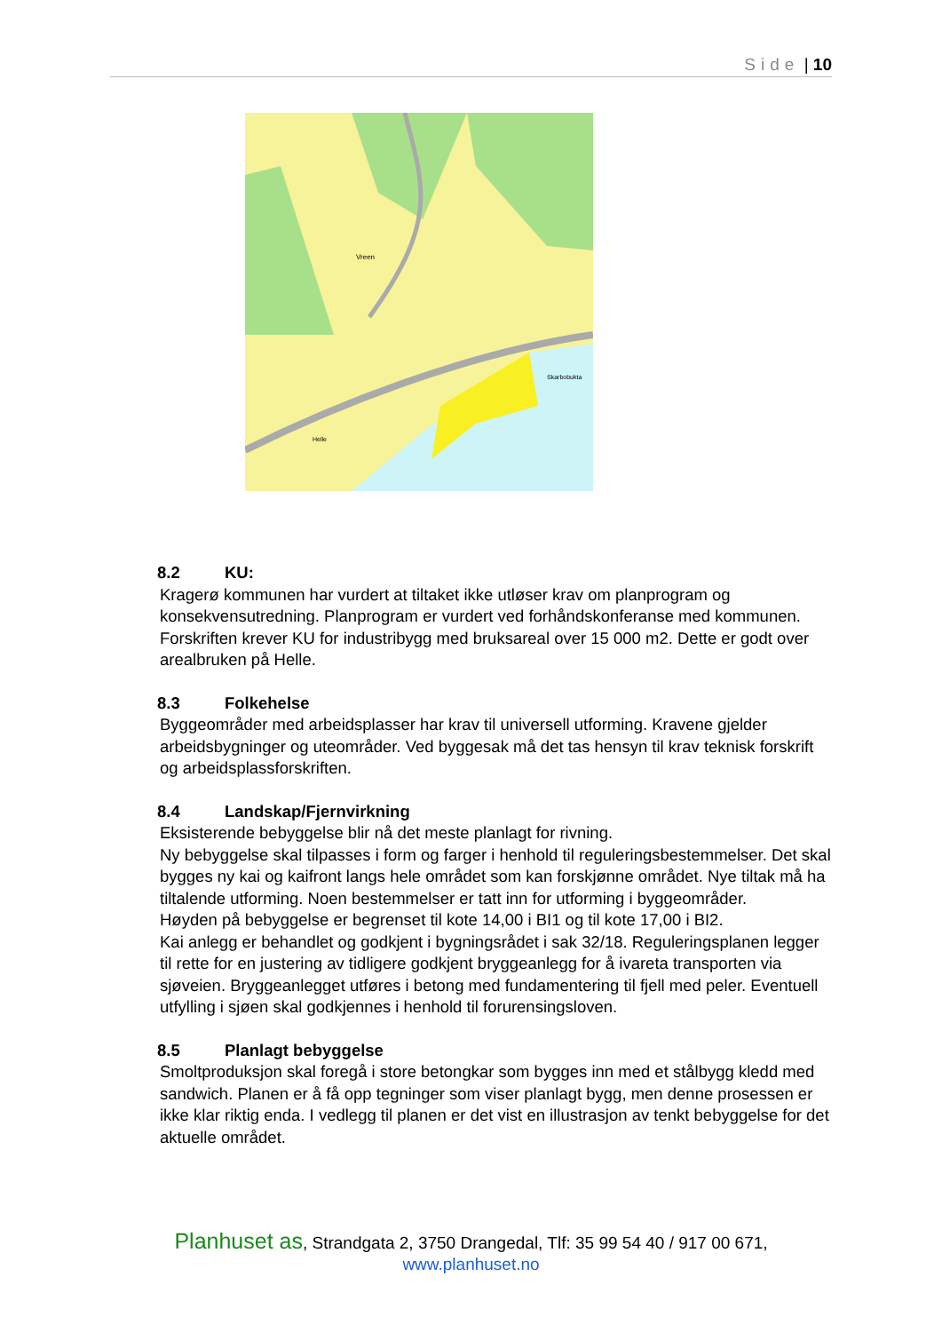Side | 10
Vreen
Skarbobukta
Helle
8.2 KU:
Kragerø kommunen har vurdert at tiltaket ikke utløser krav om planprogram og konsekvensutredning. Planprogram er vurdert ved forhåndskonferanse med kommunen. Forskriften krever KU for industribygg med bruksareal over 15 000 m2. Dette er godt over arealbruken på Helle.
8.3 Folkehelse
Byggeområder med arbeidsplasser har krav til universell utforming. Kravene gjelder arbeidsbygninger og uteområder. Ved byggesak må det tas hensyn til krav teknisk forskrift og arbeidsplassforskriften.
8.4 Landskap/Fjernvirkning
Eksisterende bebyggelse blir nå det meste planlagt for rivning.
Ny bebyggelse skal tilpasses i form og farger i henhold til reguleringsbestemmelser. Det skal bygges ny kai og kaifront langs hele området som kan forskjønne området. Nye tiltak må ha tiltalende utforming. Noen bestemmelser er tatt inn for utforming i byggeområder.
Høyden på bebyggelse er begrenset til kote 14,00 i BI1 og til kote 17,00 i BI2.
Kai anlegg er behandlet og godkjent i bygningsrådet i sak 32/18. Reguleringsplanen legger til rette for en justering av tidligere godkjent bryggeanlegg for å ivareta transporten via sjøveien. Bryggeanlegget utføres i betong med fundamentering til fjell med peler. Eventuell utfylling i sjøen skal godkjennes i henhold til forurensingsloven.
8.5 Planlagt bebyggelse
Smoltproduksjon skal foregå i store betongkar som bygges inn med et stålbygg kledd med sandwich. Planen er å få opp tegninger som viser planlagt bygg, men denne prosessen er ikke klar riktig enda. I vedlegg til planen er det vist en illustrasjon av tenkt bebyggelse for det aktuelle området.
Planhuset as, Strandgata 2, 3750 Drangedal, Tlf: 35 99 54 40 / 917 00 671,
www.planhuset.no